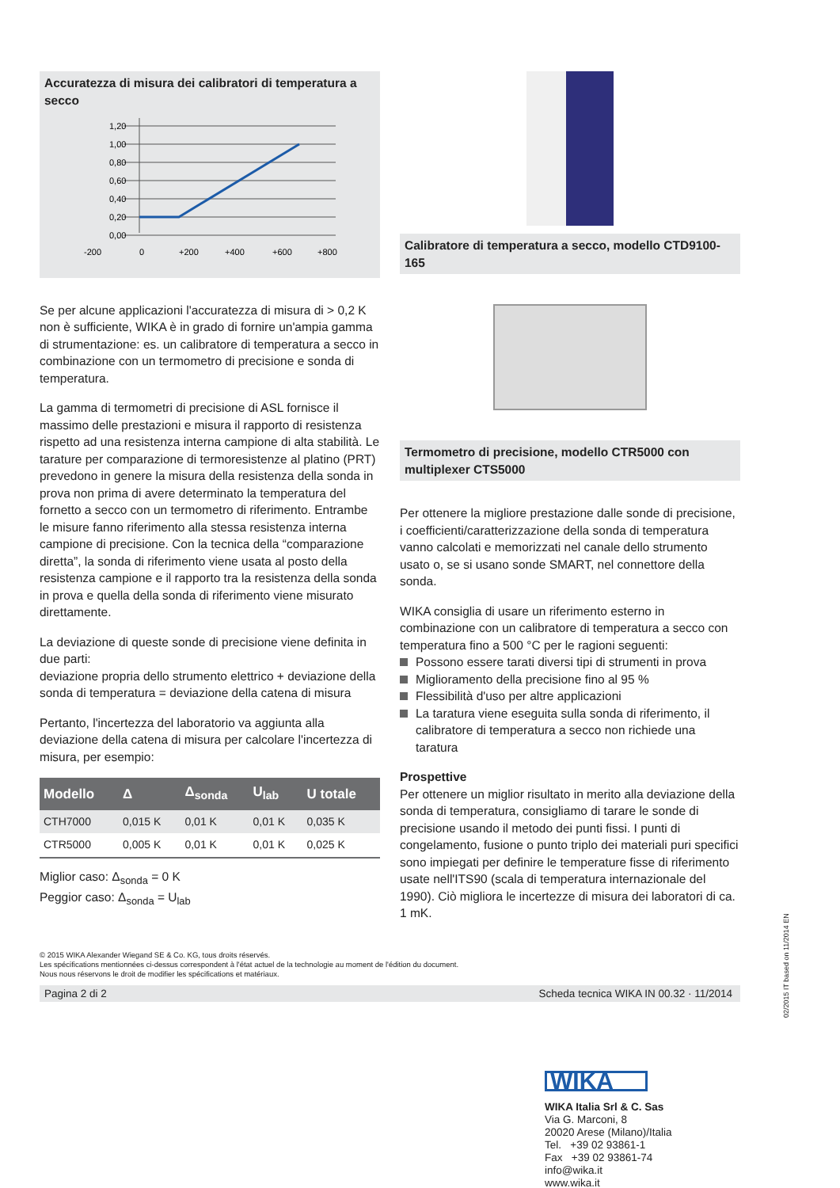Accuratezza di misura dei calibratori di temperatura a secco
1,20
1,00
0,80
0,60
0,40
0,20
0,00
-200
0
+200
+400
+600
+800
Se per alcune applicazioni l'accuratezza di misura di > 0,2 K non è sufficiente, WIKA è in grado di fornire un'ampia gamma di strumentazione: es. un calibratore di temperatura a secco in combinazione con un termometro di precisione e sonda di temperatura.
La gamma di termometri di precisione di ASL fornisce il massimo delle prestazioni e misura il rapporto di resistenza rispetto ad una resistenza interna campione di alta stabilità. Le tarature per comparazione di termoresistenze al platino (PRT) prevedono in genere la misura della resistenza della sonda in prova non prima di avere determinato la temperatura del fornetto a secco con un termometro di riferimento. Entrambe le misure fanno riferimento alla stessa resistenza interna campione di precisione. Con la tecnica della “comparazione diretta”, la sonda di riferimento viene usata al posto della resistenza campione e il rapporto tra la resistenza della sonda in prova e quella della sonda di riferimento viene misurato direttamente.
La deviazione di queste sonde di precisione viene definita in due parti:
deviazione propria dello strumento elettrico + deviazione della sonda di temperatura = deviazione della catena di misura
Pertanto, l'incertezza del laboratorio va aggiunta alla deviazione della catena di misura per calcolare l'incertezza di misura, per esempio:
| Modello | Δ | Δ<sub>sonda</sub> | U<sub>lab</sub> | U totale |
| --- | --- | --- | --- | --- |
| CTH7000 | 0,015 K | 0,01 K | 0,01 K | 0,035 K |
| CTR5000 | 0,005 K | 0,01 K | 0,01 K | 0,025 K |
Miglior caso: Δ<sub>sonda</sub> = 0 K
Peggior caso: Δ<sub>sonda</sub> = U<sub>lab</sub>
Calibratore di temperatura a secco, modello CTD9100-165
Termometro di precisione, modello CTR5000 con multiplexer CTS5000
Per ottenere la migliore prestazione dalle sonde di precisione, i coefficienti/caratterizzazione della sonda di temperatura vanno calcolati e memorizzati nel canale dello strumento usato o, se si usano sonde SMART, nel connettore della sonda.
WIKA consiglia di usare un riferimento esterno in combinazione con un calibratore di temperatura a secco con temperatura fino a 500 °C per le ragioni seguenti:
Possono essere tarati diversi tipi di strumenti in prova
Miglioramento della precisione fino al 95 %
Flessibilità d'uso per altre applicazioni
La taratura viene eseguita sulla sonda di riferimento, il calibratore di temperatura a secco non richiede una taratura
Prospettive
Per ottenere un miglior risultato in merito alla deviazione della sonda di temperatura, consigliamo di tarare le sonde di precisione usando il metodo dei punti fissi. I punti di congelamento, fusione o punto triplo dei materiali puri specifici sono impiegati per definire le temperature fisse di riferimento usate nell'ITS90 (scala di temperatura internazionale del 1990). Ciò migliora le incertezze di misura dei laboratori di ca. 1 mK.
© 2015 WIKA Alexander Wiegand SE & Co. KG, tous droits réservés.
Les spécifications mentionnées ci-dessus correspondent à l'état actuel de la technologie au moment de l'édition du document.
Nous nous réservons le droit de modifier les spécifications et matériaux.
Pagina 2 di 2 Scheda tecnica WIKA IN 00.32 · 11/2014
WIKA
WIKA Italia Srl & C. Sas
Via G. Marconi, 8
20020 Arese (Milano)/Italia
Tel. +39 02 93861-1
Fax +39 02 93861-74
info@wika.it
www.wika.it
02/2015 IT based on 11/2014 EN